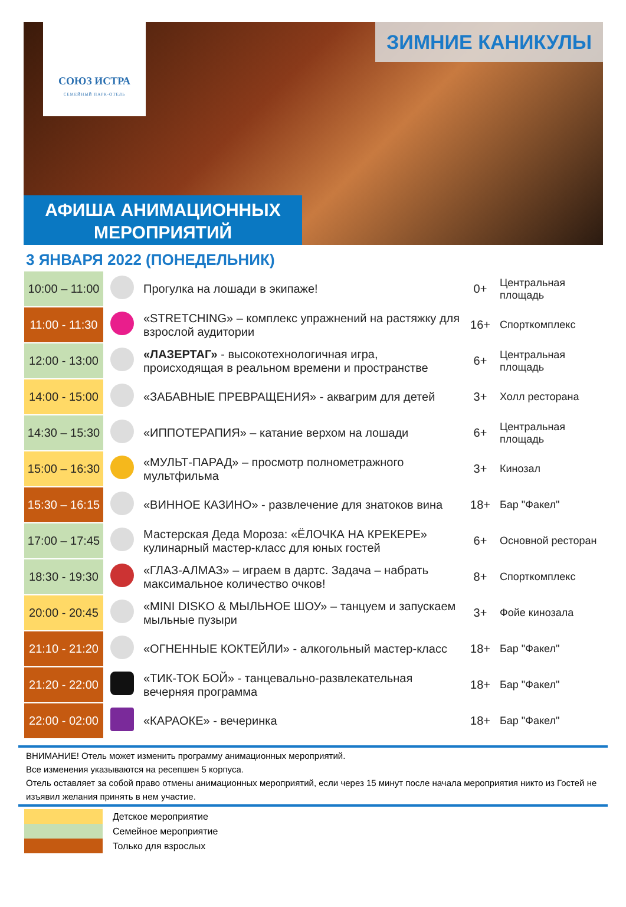СОЮЗ ИСТРА
СЕМЕЙНЫЙ ПАРК-ОТЕЛЬ
ЗИМНИЕ КАНИКУЛЫ
АФИША АНИМАЦИОННЫХ
МЕРОПРИЯТИЙ
3 ЯНВАРЯ 2022 (ПОНЕДЕЛЬНИК)
| 10:00 – 11:00 | | Прогулка на лошади в экипаже! | 0+ | Центральная площадь |
| 11:00 - 11:30 | | «STRETCHING» – комплекс упражнений на растяжку для взрослой аудитории | 16+ | Спорткомплекс |
| 12:00 - 13:00 | | «ЛАЗЕРТАГ» - высокотехнологичная игра, происходящая в реальном времени и пространстве | 6+ | Центральная площадь |
| 14:00 - 15:00 | | «ЗАБАВНЫЕ ПРЕВРАЩЕНИЯ» - аквагрим для детей | 3+ | Холл ресторана |
| 14:30 – 15:30 | | «ИППОТЕРАПИЯ» – катание верхом на лошади | 6+ | Центральная площадь |
| 15:00 – 16:30 | | «МУЛЬТ-ПАРАД» – просмотр полнометражного мультфильма | 3+ | Кинозал |
| 15:30 – 16:15 | | «ВИННОЕ КАЗИНО» - развлечение для знатоков вина | 18+ | Бар "Факел" |
| 17:00 – 17:45 | | Мастерская Деда Мороза: «ЁЛОЧКА НА КРЕКЕРЕ» кулинарный мастер-класс для юных гостей | 6+ | Основной ресторан |
| 18:30 - 19:30 | | «ГЛАЗ-АЛМАЗ» – играем в дартс. Задача – набрать максимальное количество очков! | 8+ | Спорткомплекс |
| 20:00 - 20:45 | | «MINI DISKO & МЫЛЬНОЕ ШОУ» – танцуем и запускаем мыльные пузыри | 3+ | Фойе кинозала |
| 21:10 - 21:20 | | «ОГНЕННЫЕ КОКТЕЙЛИ» - алкогольный мастер-класс | 18+ | Бар "Факел" |
| 21:20 - 22:00 | | «ТИК-ТОК БОЙ» - танцевально-развлекательная вечерняя программа | 18+ | Бар "Факел" |
| 22:00 - 02:00 | | «КАРАОКЕ» - вечеринка | 18+ | Бар "Факел" |
ВНИМАНИЕ! Отель может изменить программу анимационных мероприятий.
Все изменения указываются на ресепшен 5 корпуса.
Отель оставляет за собой право отмены анимационных мероприятий, если через 15 минут после начала мероприятия никто из Гостей не изъявил желания принять в нем участие.
Детское мероприятие
Семейное мероприятие
Только для взрослых